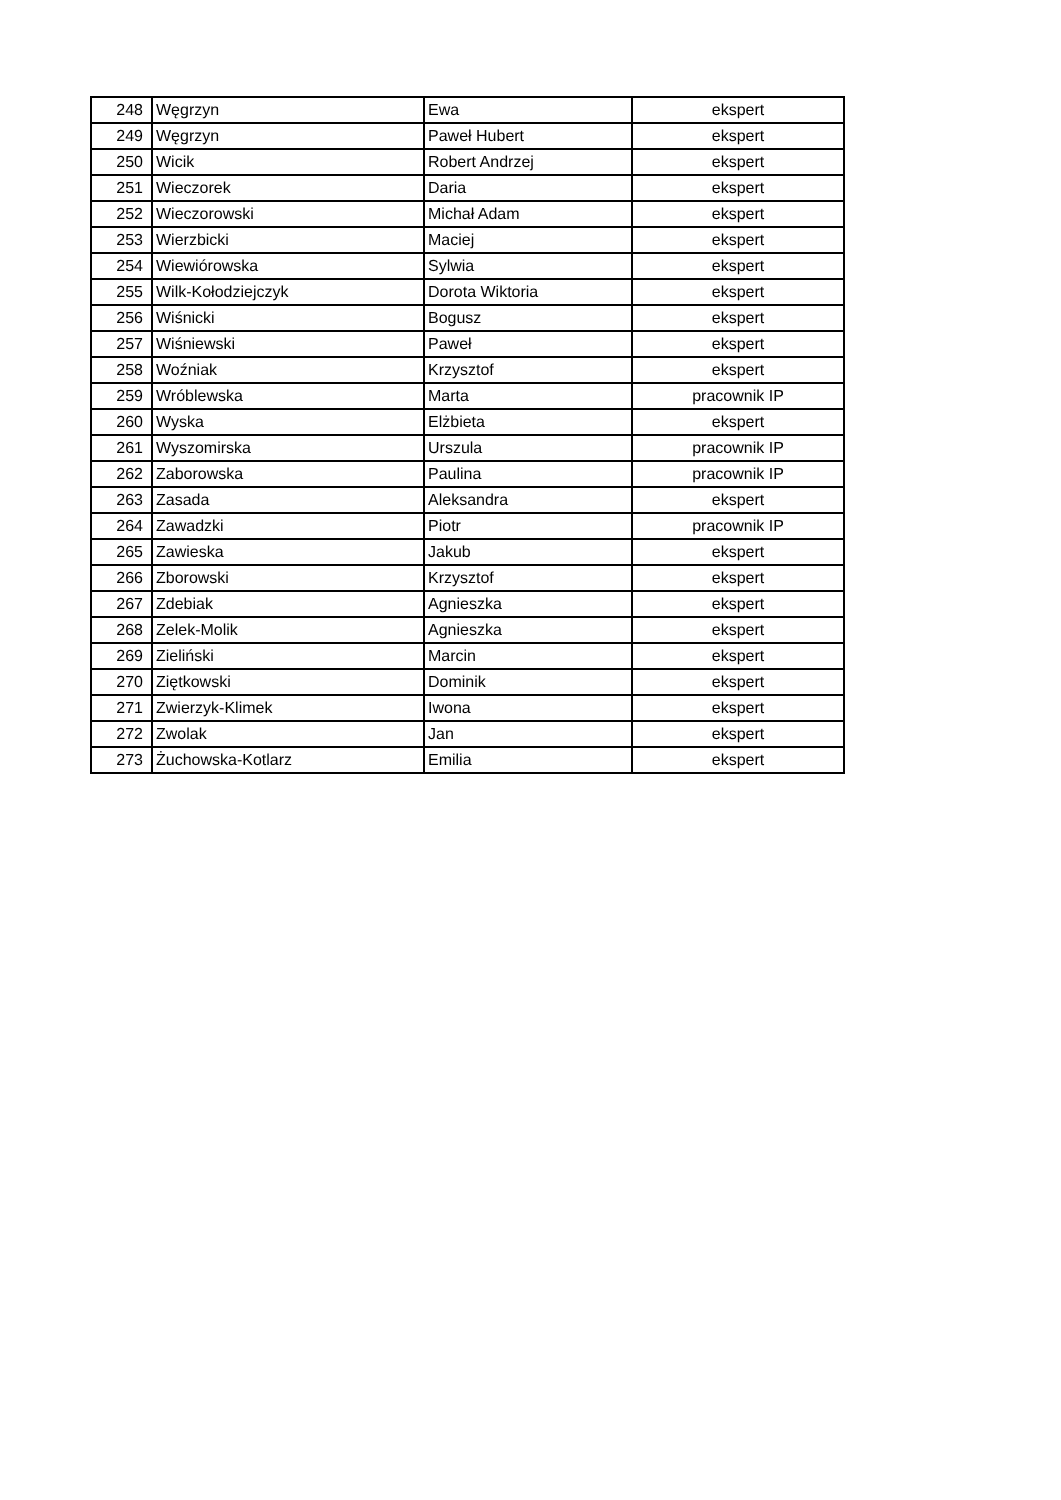| 248 | Węgrzyn | Ewa | ekspert |
| 249 | Węgrzyn | Paweł Hubert | ekspert |
| 250 | Wicik | Robert Andrzej | ekspert |
| 251 | Wieczorek | Daria | ekspert |
| 252 | Wieczorowski | Michał Adam | ekspert |
| 253 | Wierzbicki | Maciej | ekspert |
| 254 | Wiewiórowska | Sylwia | ekspert |
| 255 | Wilk-Kołodziejczyk | Dorota Wiktoria | ekspert |
| 256 | Wiśnicki | Bogusz | ekspert |
| 257 | Wiśniewski | Paweł | ekspert |
| 258 | Woźniak | Krzysztof | ekspert |
| 259 | Wróblewska | Marta | pracownik IP |
| 260 | Wyska | Elżbieta | ekspert |
| 261 | Wyszomirska | Urszula | pracownik IP |
| 262 | Zaborowska | Paulina | pracownik IP |
| 263 | Zasada | Aleksandra | ekspert |
| 264 | Zawadzki | Piotr | pracownik IP |
| 265 | Zawieska | Jakub | ekspert |
| 266 | Zborowski | Krzysztof | ekspert |
| 267 | Zdebiak | Agnieszka | ekspert |
| 268 | Zelek-Molik | Agnieszka | ekspert |
| 269 | Zieliński | Marcin | ekspert |
| 270 | Ziętkowski | Dominik | ekspert |
| 271 | Zwierzyk-Klimek | Iwona | ekspert |
| 272 | Zwolak | Jan | ekspert |
| 273 | Żuchowska-Kotlarz | Emilia | ekspert |